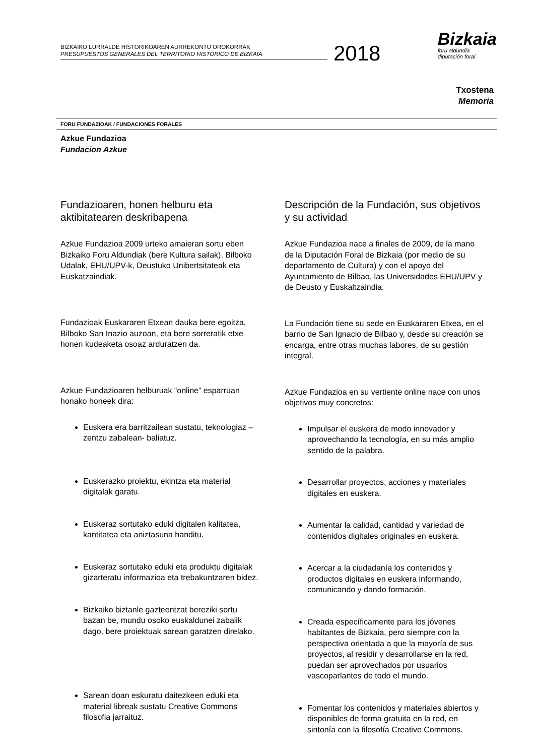BIZKAIKO LURRALDE HISTORIKOAREN AURREKONTU OROKORRAK
PRESUPUESTOS GENERALES DEL TERRITORIO HISTORICO DE BIZKAIA
2018
Bizkaia
foru aldundia
diputación foral
Txostena
Memoria
FORU FUNDAZIOAK / FUNDACIONES FORALES
Azkue Fundazioa
Fundacion Azkue
Fundazioaren, honen helburu eta aktibitatearen deskribapena
Azkue Fundazioa 2009 urteko amaieran sortu eben Bizkaiko Foru Aldundiak (bere Kultura sailak), Bilboko Udalak, EHU/UPV-k, Deustuko Unibertsitateak eta Euskatzaindiak.
Fundazioak Euskararen Etxean dauka bere egoitza, Bilboko San Inazio auzoan, eta bere sorreratik etxe honen kudeaketa osoaz arduratzen da.
Azkue Fundazioaren helburuak “online” esparruan honako honeek dira:
Euskera era barritzailean sustatu, teknologiaz –zentzu zabalean- baliatuz.
Euskerazko proiektu, ekintza eta material digitalak garatu.
Euskeraz sortutako eduki digitalen kalitatea, kantitatea eta aniztasuna handitu.
Euskeraz sortutako eduki eta produktu digitalak gizarteratu informazioa eta trebakuntzaren bidez.
Bizkaiko biztanle gazteentzat bereziki sortu bazan be, mundu osoko euskaldunei zabalik dago, bere proiektuak sarean garatzen direlako.
Sarean doan eskuratu daitezkeen eduki eta material libreak sustatu Creative Commons filosofia jarraituz.
Descripción de la Fundación, sus objetivos y su actividad
Azkue Fundazioa nace a finales de 2009, de la mano de la Diputación Foral de Bizkaia (por medio de su departamento de Cultura) y con el apoyo del Ayuntamiento de Bilbao, las Universidades EHU/UPV y de Deusto y Euskaltzaindia.
La Fundación tiene su sede en Euskararen Etxea, en el barrio de San Ignacio de Bilbao y, desde su creación se encarga, entre otras muchas labores, de su gestión integral.
Azkue Fundazioa en su vertiente online nace con unos objetivos muy concretos:
Impulsar el euskera de modo innovador y aprovechando la tecnología, en su más amplio sentido de la palabra.
Desarrollar proyectos, acciones y materiales digitales en euskera.
Aumentar la calidad, cantidad y variedad de contenidos digitales originales en euskera.
Acercar a la ciudadanía los contenidos y productos digitales en euskera informando, comunicando y dando formación.
Creada específicamente para los jóvenes habitantes de Bizkaia, pero siempre con la perspectiva orientada a que la mayoría de sus proyectos, al residir y desarrollarse en la red, puedan ser aprovechados por usuarios vascoparlantes de todo el mundo.
Fomentar los contenidos y materiales abiertos y disponibles de forma gratuita en la red, en sintonía con la filosofía Creative Commons.